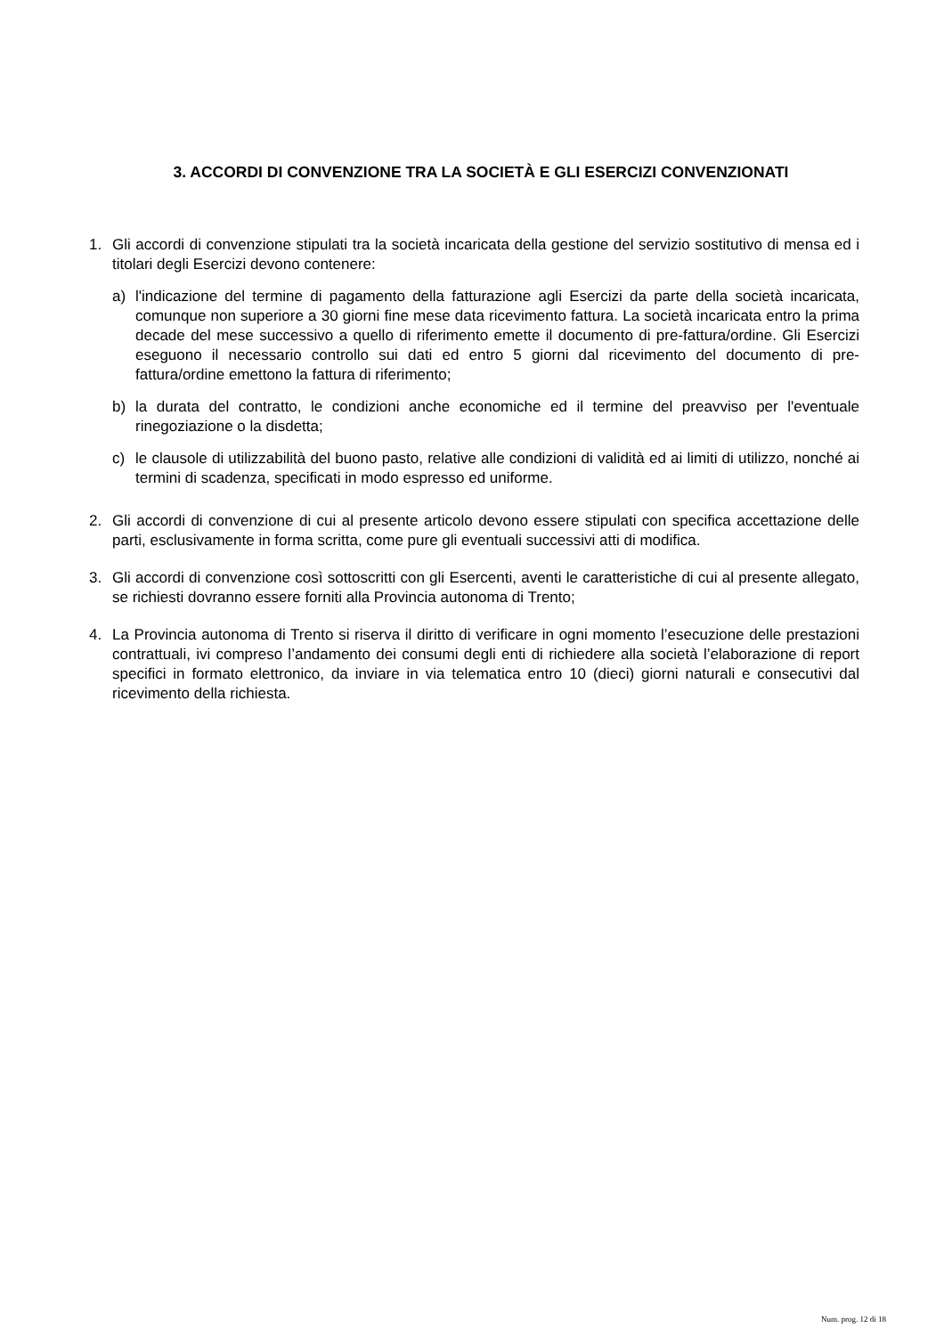3. ACCORDI DI CONVENZIONE TRA LA SOCIETÀ E GLI ESERCIZI CONVENZIONATI
1. Gli accordi di convenzione stipulati tra la società incaricata della gestione del servizio sostitutivo di mensa ed i titolari degli Esercizi devono contenere:
a) l'indicazione del termine di pagamento della fatturazione agli Esercizi da parte della società incaricata, comunque non superiore a 30 giorni fine mese data ricevimento fattura. La società incaricata entro la prima decade del mese successivo a quello di riferimento emette il documento di pre-fattura/ordine. Gli Esercizi eseguono il necessario controllo sui dati ed entro 5 giorni dal ricevimento del documento di pre-fattura/ordine emettono la fattura di riferimento;
b) la durata del contratto, le condizioni anche economiche ed il termine del preavviso per l'eventuale rinegoziazione o la disdetta;
c) le clausole di utilizzabilità del buono pasto, relative alle condizioni di validità ed ai limiti di utilizzo, nonché ai termini di scadenza, specificati in modo espresso ed uniforme.
2. Gli accordi di convenzione di cui al presente articolo devono essere stipulati con specifica accettazione delle parti, esclusivamente in forma scritta, come pure gli eventuali successivi atti di modifica.
3. Gli accordi di convenzione così sottoscritti con gli Esercenti, aventi le caratteristiche di cui al presente allegato, se richiesti dovranno essere forniti alla Provincia autonoma di Trento;
4. La Provincia autonoma di Trento si riserva il diritto di verificare in ogni momento l’esecuzione delle prestazioni contrattuali, ivi compreso l’andamento dei consumi degli enti di richiedere alla società l’elaborazione di report specifici in formato elettronico, da inviare in via telematica entro 10 (dieci) giorni naturali e consecutivi dal ricevimento della richiesta.
Num. prog. 12 di 18